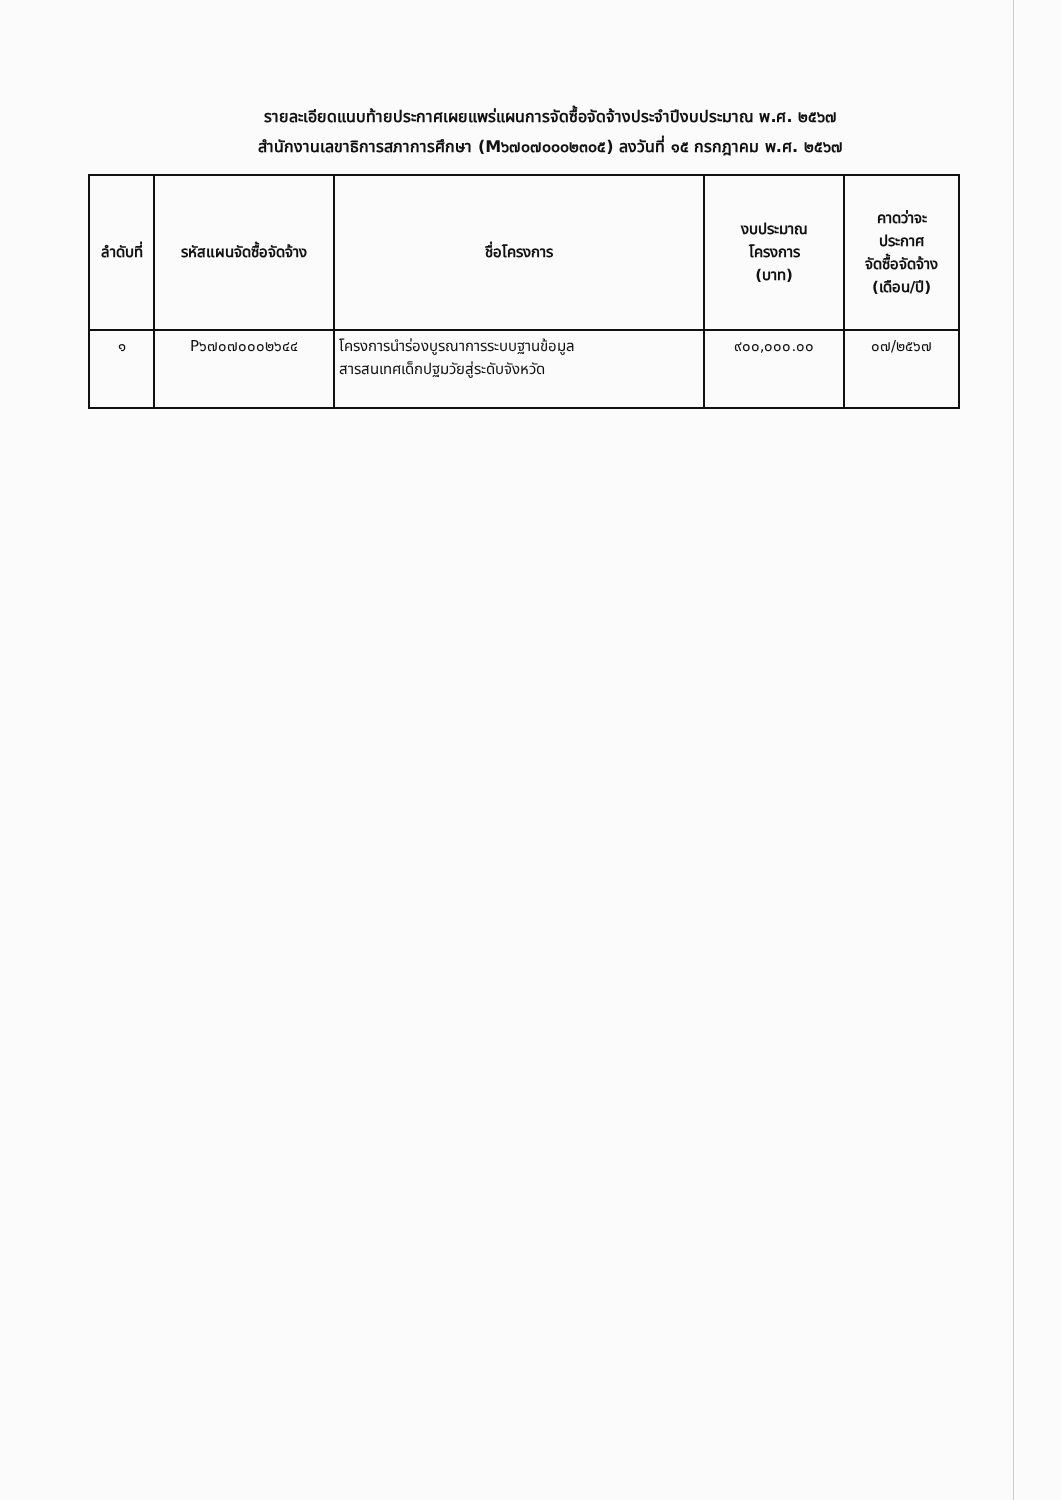รายละเอียดแนบท้ายประกาศเผยแพร่แผนการจัดซื้อจัดจ้างประจำปีงบประมาณ พ.ศ. ๒๕๖๗
สำนักงานเลขาธิการสภาการศึกษา (M๖๗๐๗๐๐๐๒๓๐๕) ลงวันที่ ๑๕ กรกฎาคม พ.ศ. ๒๕๖๗
| ลำดับที่ | รหัสแผนจัดซื้อจัดจ้าง | ชื่อโครงการ | งบประมาณ โครงการ (บาท) | คาดว่าจะ ประกาศ จัดซื้อจัดจ้าง (เดือน/ปี) |
| --- | --- | --- | --- | --- |
| ๑ | P๖๗๐๗๐๐๐๒๖๔๔ | โครงการนำร่องบูรณาการระบบฐานข้อมูล สารสนเทศเด็กปฐมวัยสู่ระดับจังหวัด | ๙๐๐,๐๐๐.๐๐ | ๐๗/๒๕๖๗ |